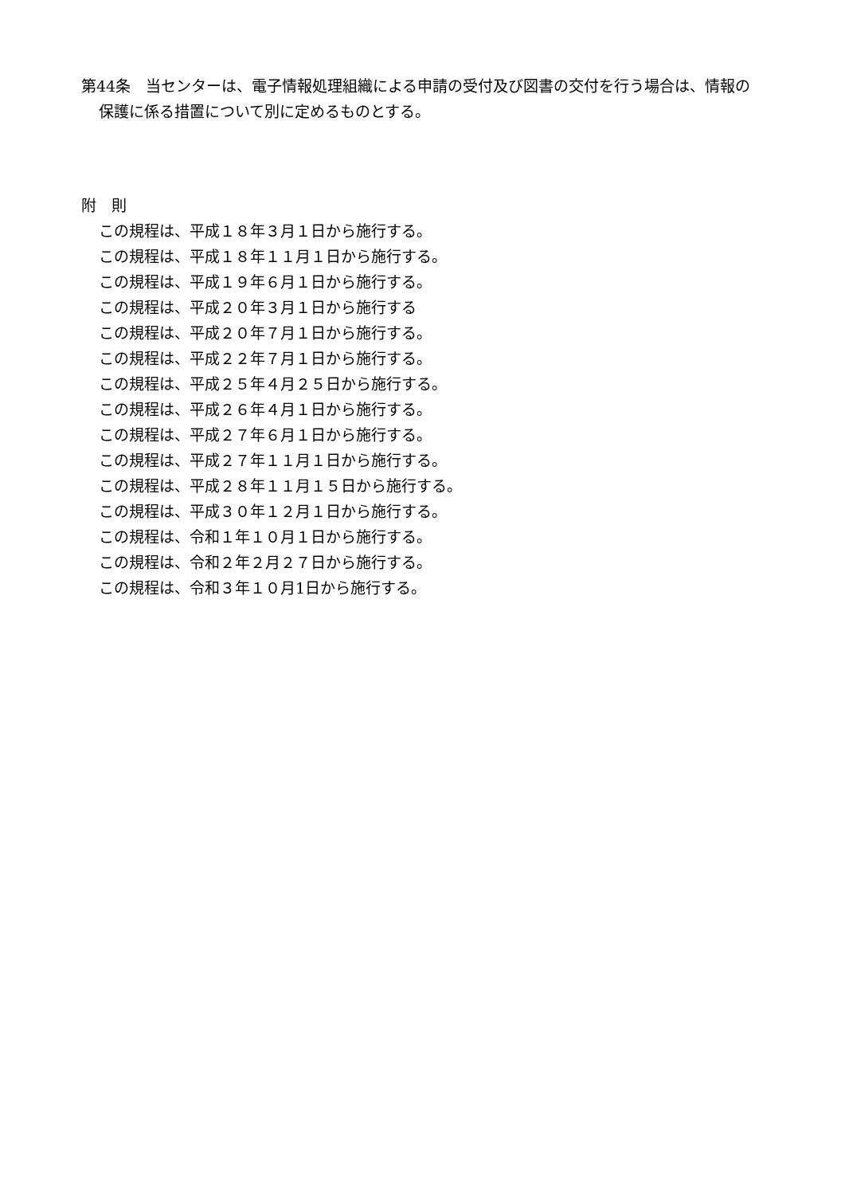第44条　当センターは、電子情報処理組織による申請の受付及び図書の交付を行う場合は、情報の保護に係る措置について別に定めるものとする。
附　則
この規程は、平成１８年３月１日から施行する。
この規程は、平成１８年１１月１日から施行する。
この規程は、平成１９年６月１日から施行する。
この規程は、平成２０年３月１日から施行する
この規程は、平成２０年７月１日から施行する。
この規程は、平成２２年７月１日から施行する。
この規程は、平成２５年４月２５日から施行する。
この規程は、平成２６年４月１日から施行する。
この規程は、平成２７年６月１日から施行する。
この規程は、平成２７年１１月１日から施行する。
この規程は、平成２８年１１月１５日から施行する。
この規程は、平成３０年１２月１日から施行する。
この規程は、令和１年１０月１日から施行する。
この規程は、令和２年２月２７日から施行する。
この規程は、令和３年１０月1日から施行する。